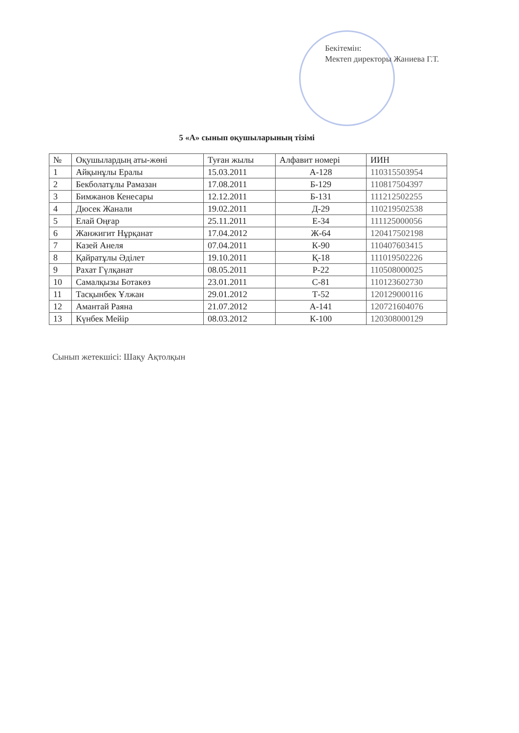Бекітемін:
Мектеп директоры Жаниева Г.Т.
5 «А» сынып оқушыларының тізімі
| № | Оқушылардың аты-жөні | Туған жылы | Алфавит номері | ИИН |
| --- | --- | --- | --- | --- |
| 1 | Айқынұлы Ералы | 15.03.2011 | А-128 | 110315503954 |
| 2 | Бекболатұлы Рамазан | 17.08.2011 | Б-129 | 110817504397 |
| 3 | Бимжанов Кенесары | 12.12.2011 | Б-131 | 111212502255 |
| 4 | Дюсек Жанали | 19.02.2011 | Д-29 | 110219502538 |
| 5 | Елай Оңғар | 25.11.2011 | Е-34 | 111125000056 |
| 6 | Жанжигит Нұрқанат | 17.04.2012 | Ж-64 | 120417502198 |
| 7 | Казей Анеля | 07.04.2011 | К-90 | 110407603415 |
| 8 | Қайратұлы Әділет | 19.10.2011 | Қ-18 | 111019502226 |
| 9 | Рахат Гүлқанат | 08.05.2011 | Р-22 | 110508000025 |
| 10 | Самалқызы Ботакөз | 23.01.2011 | С-81 | 110123602730 |
| 11 | Тасқынбек Ұлжан | 29.01.2012 | Т-52 | 120129000116 |
| 12 | Амантай Раяна | 21.07.2012 | А-141 | 120721604076 |
| 13 | Күнбек Мейір | 08.03.2012 | К-100 | 120308000129 |
Сынып жетекшісі: Шақу Ақтолқын